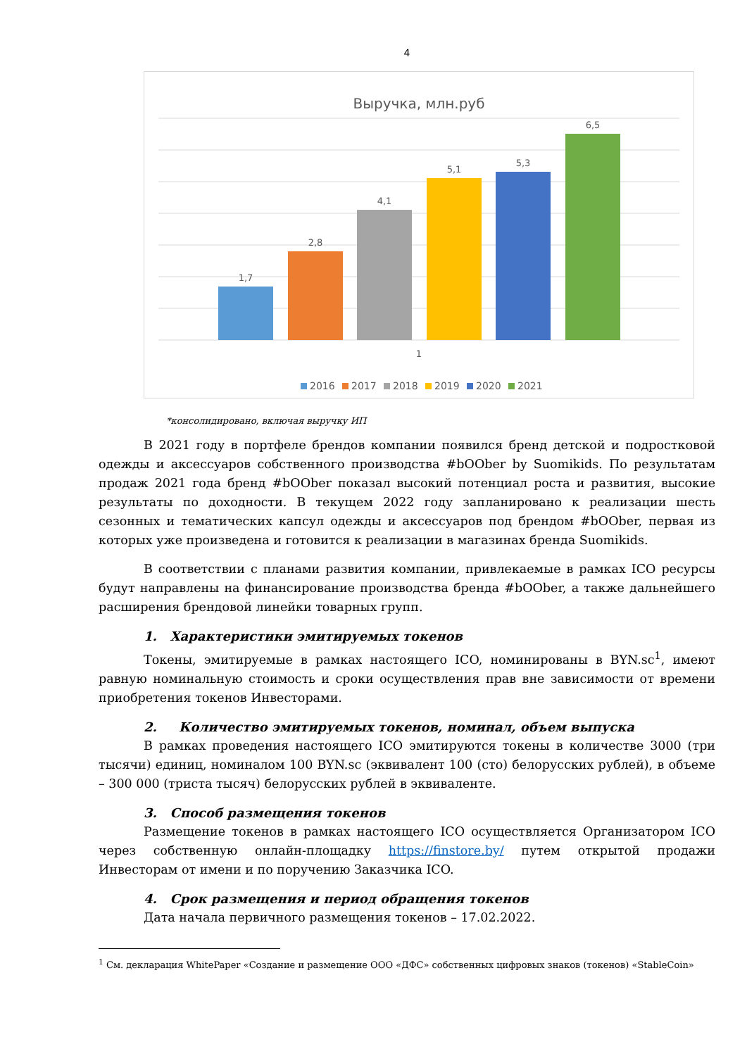4
Выручка, млн.руб
1,7
2,8
4,1
5,1
5,3
6,5
1
2016
2017
2018
2019
2020
2021
*консолидировано, включая выручку ИП
В 2021 году в портфеле брендов компании появился бренд детской и подростковой одежды и аксессуаров собственного производства #bOOber by Suomikids. По результатам продаж 2021 года бренд #bOOber показал высокий потенциал роста и развития, высокие результаты по доходности. В текущем 2022 году запланировано к реализации шесть сезонных и тематических капсул одежды и аксессуаров под брендом #bOOber, первая из которых уже произведена и готовится к реализации в магазинах бренда Suomikids.
В соответствии с планами развития компании, привлекаемые в рамках ICO ресурсы будут направлены на финансирование производства бренда #bOOber, а также дальнейшего расширения брендовой линейки товарных групп.
1. Характеристики эмитируемых токенов
Токены, эмитируемые в рамках настоящего ICO, номинированы в BYN.sc<sup>1</sup>, имеют равную номинальную стоимость и сроки осуществления прав вне зависимости от времени приобретения токенов Инвесторами.
2. Количество эмитируемых токенов, номинал, объем выпуска
В рамках проведения настоящего ICO эмитируются токены в количестве 3000 (три тысячи) единиц, номиналом 100 BYN.sc (эквивалент 100 (сто) белорусских рублей), в объеме – 300 000 (триста тысяч) белорусских рублей в эквиваленте.
3. Способ размещения токенов
Размещение токенов в рамках настоящего ICO осуществляется Организатором ICO через собственную онлайн-площадку https://finstore.by/ путем открытой продажи Инвесторам от имени и по поручению Заказчика ICO.
4. Срок размещения и период обращения токенов
Дата начала первичного размещения токенов – 17.02.2022.
<sup>1</sup> См. декларация WhitePaper «Создание и размещение ООО «ДФС» собственных цифровых знаков (токенов) «StableCoin»